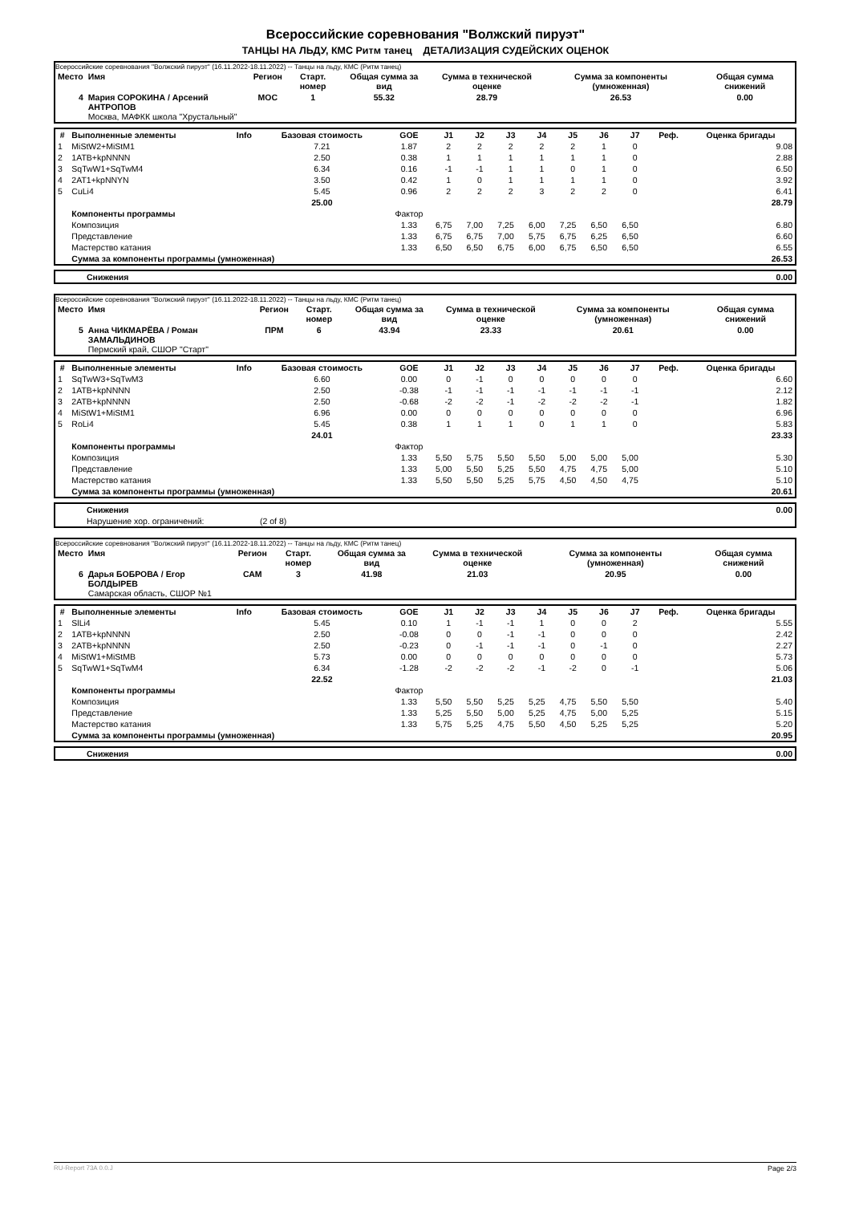Всероссийские соревнования "Волжский пируэт"
ТАНЦЫ НА ЛЬДУ, КМС Ритм танец ДЕТАЛИЗАЦИЯ СУДЕЙСКИХ ОЦЕНОК
Всероссийские соревнования "Волжский пируэт" (16.11.2022-18.11.2022) -- Танцы на льду, КМС (Ритм танец)
| Место | Имя | Регион | Старт. номер | Общая сумма за вид | Сумма в технической оценке | Сумма за компоненты (умноженная) | Общая сумма снижений |
| --- | --- | --- | --- | --- | --- | --- | --- |
| 4 | Мария СОРОКИНА / Арсений АНТРОПОВ Москва, МАФКК школа "Хрустальный" | МОС | 1 | 55.32 | 28.79 | 26.53 | 0.00 |
| # | Выполненные элементы | Info | Базовая стоимость | GOE | J1 | J2 | J3 | J4 | J5 | J6 | J7 | Реф. | Оценка бригады |
| --- | --- | --- | --- | --- | --- | --- | --- | --- | --- | --- | --- | --- | --- |
| 1 | MiStW2+MiStM1 | | 7.21 | 1.87 | 2 | 2 | 2 | 2 | 2 | 1 | 0 | | 9.08 |
| 2 | 1ATB+kpNNNN | | 2.50 | 0.38 | 1 | 1 | 1 | 1 | 1 | 1 | 0 | | 2.88 |
| 3 | SqTwW1+SqTwM4 | | 6.34 | 0.16 | -1 | -1 | 1 | 1 | 0 | 1 | 0 | | 6.50 |
| 4 | 2AT1+kpNNYN | | 3.50 | 0.42 | 1 | 0 | 1 | 1 | 1 | 1 | 0 | | 3.92 |
| 5 | CuLi4 | | 5.45 | 0.96 | 2 | 2 | 2 | 3 | 2 | 2 | 0 | | 6.41 |
| | | | 25.00 | | | | | | | | | | 28.79 |
| | Компоненты программы | | | Фактор | | | | | | | | | |
| | Композиция | | | 1.33 | 6,75 | 7,00 | 7,25 | 6,00 | 7,25 | 6,50 | 6,50 | | 6.80 |
| | Представление | | | 1.33 | 6,75 | 6,75 | 7,00 | 5,75 | 6,75 | 6,25 | 6,50 | | 6.60 |
| | Мастерство катания | | | 1.33 | 6,50 | 6,50 | 6,75 | 6,00 | 6,75 | 6,50 | 6,50 | | 6.55 |
| | Сумма за компоненты программы (умноженная) | | | | | | | | | | | | 26.53 |
| | Снижения | 0.00 |
Всероссийские соревнования "Волжский пируэт" (16.11.2022-18.11.2022) -- Танцы на льду, КМС (Ритм танец)
| Место | Имя | Регион | Старт. номер | Общая сумма за вид | Сумма в технической оценке | Сумма за компоненты (умноженная) | Общая сумма снижений |
| --- | --- | --- | --- | --- | --- | --- | --- |
| 5 | Анна ЧИКМАРЁВА / Роман ЗАМАЛЬДИНОВ Пермский край, СШОР "Старт" | ПРМ | 6 | 43.94 | 23.33 | 20.61 | 0.00 |
| # | Выполненные элементы | Info | Базовая стоимость | GOE | J1 | J2 | J3 | J4 | J5 | J6 | J7 | Реф. | Оценка бригады |
| --- | --- | --- | --- | --- | --- | --- | --- | --- | --- | --- | --- | --- | --- |
| 1 | SqTwW3+SqTwM3 | | 6.60 | 0.00 | 0 | -1 | 0 | 0 | 0 | 0 | 0 | | 6.60 |
| 2 | 1ATB+kpNNNN | | 2.50 | -0.38 | -1 | -1 | -1 | -1 | -1 | -1 | -1 | | 2.12 |
| 3 | 2ATB+kpNNNN | | 2.50 | -0.68 | -2 | -2 | -1 | -2 | -2 | -2 | -1 | | 1.82 |
| 4 | MiStW1+MiStM1 | | 6.96 | 0.00 | 0 | 0 | 0 | 0 | 0 | 0 | 0 | | 6.96 |
| 5 | RoLi4 | | 5.45 | 0.38 | 1 | 1 | 1 | 0 | 1 | 1 | 0 | | 5.83 |
| | | | 24.01 | | | | | | | | | | 23.33 |
| | Компоненты программы | | | Фактор | | | | | | | | | |
| | Композиция | | | 1.33 | 5,50 | 5,75 | 5,50 | 5,50 | 5,00 | 5,00 | 5,00 | | 5.30 |
| | Представление | | | 1.33 | 5,00 | 5,50 | 5,25 | 5,50 | 4,75 | 4,75 | 5,00 | | 5.10 |
| | Мастерство катания | | | 1.33 | 5,50 | 5,50 | 5,25 | 5,75 | 4,50 | 4,50 | 4,75 | | 5.10 |
| | Сумма за компоненты программы (умноженная) | | | | | | | | | | | | 20.61 |
| | Снижения | | 0.00 |
| | Нарушение хор. ограничений: | (2 of 8) | |
Всероссийские соревнования "Волжский пируэт" (16.11.2022-18.11.2022) -- Танцы на льду, КМС (Ритм танец)
| Место | Имя | Регион | Старт. номер | Общая сумма за вид | Сумма в технической оценке | Сумма за компоненты (умноженная) | Общая сумма снижений |
| --- | --- | --- | --- | --- | --- | --- | --- |
| 6 | Дарья БОБРОВА / Егор БОЛДЫРЕВ Самарская область, СШОР №1 | САМ | 3 | 41.98 | 21.03 | 20.95 | 0.00 |
| # | Выполненные элементы | Info | Базовая стоимость | GOE | J1 | J2 | J3 | J4 | J5 | J6 | J7 | Реф. | Оценка бригады |
| --- | --- | --- | --- | --- | --- | --- | --- | --- | --- | --- | --- | --- | --- |
| 1 | SlLi4 | | 5.45 | 0.10 | 1 | -1 | -1 | 1 | 0 | 0 | 2 | | 5.55 |
| 2 | 1ATB+kpNNNN | | 2.50 | -0.08 | 0 | 0 | -1 | -1 | 0 | 0 | 0 | | 2.42 |
| 3 | 2ATB+kpNNNN | | 2.50 | -0.23 | 0 | -1 | -1 | -1 | 0 | -1 | 0 | | 2.27 |
| 4 | MiStW1+MiStMB | | 5.73 | 0.00 | 0 | 0 | 0 | 0 | 0 | 0 | 0 | | 5.73 |
| 5 | SqTwW1+SqTwM4 | | 6.34 | -1.28 | -2 | -2 | -2 | -1 | -2 | 0 | -1 | | 5.06 |
| | | | 22.52 | | | | | | | | | | 21.03 |
| | Компоненты программы | | | Фактор | | | | | | | | | |
| | Композиция | | | 1.33 | 5,50 | 5,50 | 5,25 | 5,25 | 4,75 | 5,50 | 5,50 | | 5.40 |
| | Представление | | | 1.33 | 5,25 | 5,50 | 5,00 | 5,25 | 4,75 | 5,00 | 5,25 | | 5.15 |
| | Мастерство катания | | | 1.33 | 5,75 | 5,25 | 4,75 | 5,50 | 4,50 | 5,25 | 5,25 | | 5.20 |
| | Сумма за компоненты программы (умноженная) | | | | | | | | | | | | 20.95 |
| | Снижения | 0.00 |
RU-Report 73A 0.0.J Page 2/3